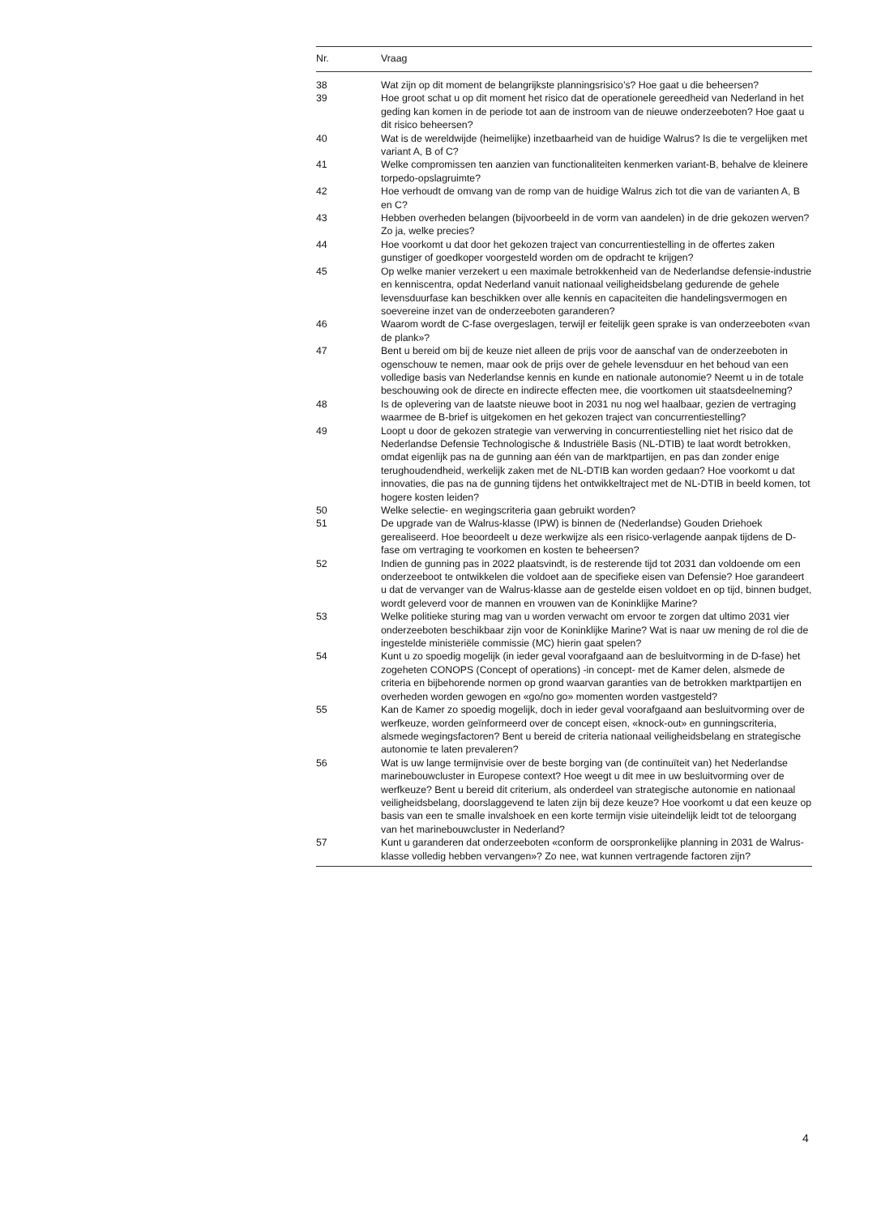| Nr. | Vraag |
| --- | --- |
| 38 | Wat zijn op dit moment de belangrijkste planningsrisico’s? Hoe gaat u die beheersen? |
| 39 | Hoe groot schat u op dit moment het risico dat de operationele gereedheid van Nederland in het geding kan komen in de periode tot aan de instroom van de nieuwe onderzeeboten? Hoe gaat u dit risico beheersen? |
| 40 | Wat is de wereldwijde (heimelijke) inzetbaarheid van de huidige Walrus? Is die te vergelijken met variant A, B of C? |
| 41 | Welke compromissen ten aanzien van functionaliteiten kenmerken variant-B, behalve de kleinere torpedo-opslagruimte? |
| 42 | Hoe verhoudt de omvang van de romp van de huidige Walrus zich tot die van de varianten A, B en C? |
| 43 | Hebben overheden belangen (bijvoorbeeld in de vorm van aandelen) in de drie gekozen werven? Zo ja, welke precies? |
| 44 | Hoe voorkomt u dat door het gekozen traject van concurrentiestelling in de offertes zaken gunstiger of goedkoper voorgesteld worden om de opdracht te krijgen? |
| 45 | Op welke manier verzekert u een maximale betrokkenheid van de Nederlandse defensie-industrie en kenniscentra, opdat Nederland vanuit nationaal veiligheidsbelang gedurende de gehele levensduurfase kan beschikken over alle kennis en capaciteiten die handelingsvermogen en soevereine inzet van de onderzeeboten garanderen? |
| 46 | Waarom wordt de C-fase overgeslagen, terwijl er feitelijk geen sprake is van onderzeeboten «van de plank»? |
| 47 | Bent u bereid om bij de keuze niet alleen de prijs voor de aanschaf van de onderzeeboten in ogenschouw te nemen, maar ook de prijs over de gehele levensduur en het behoud van een volledige basis van Nederlandse kennis en kunde en nationale autonomie? Neemt u in de totale beschouwing ook de directe en indirecte effecten mee, die voortkomen uit staatsdeelneming? |
| 48 | Is de oplevering van de laatste nieuwe boot in 2031 nu nog wel haalbaar, gezien de vertraging waarmee de B-brief is uitgekomen en het gekozen traject van concurrentiestelling? |
| 49 | Loopt u door de gekozen strategie van verwerving in concurrentiestelling niet het risico dat de Nederlandse Defensie Technologische & Industriële Basis (NL-DTIB) te laat wordt betrokken, omdat eigenlijk pas na de gunning aan één van de marktpartijen, en pas dan zonder enige terughoudendheid, werkelijk zaken met de NL-DTIB kan worden gedaan? Hoe voorkomt u dat innovaties, die pas na de gunning tijdens het ontwikkeltraject met de NL-DTIB in beeld komen, tot hogere kosten leiden? |
| 50 | Welke selectie- en wegingscriteria gaan gebruikt worden? |
| 51 | De upgrade van de Walrus-klasse (IPW) is binnen de (Nederlandse) Gouden Driehoek gerealiseerd. Hoe beoordeelt u deze werkwijze als een risico-verlagende aanpak tijdens de D-fase om vertraging te voorkomen en kosten te beheersen? |
| 52 | Indien de gunning pas in 2022 plaatsvindt, is de resterende tijd tot 2031 dan voldoende om een onderzeeboot te ontwikkelen die voldoet aan de specifieke eisen van Defensie? Hoe garandeert u dat de vervanger van de Walrus-klasse aan de gestelde eisen voldoet en op tijd, binnen budget, wordt geleverd voor de mannen en vrouwen van de Koninklijke Marine? |
| 53 | Welke politieke sturing mag van u worden verwacht om ervoor te zorgen dat ultimo 2031 vier onderzeeboten beschikbaar zijn voor de Koninklijke Marine? Wat is naar uw mening de rol die de ingestelde ministeriële commissie (MC) hierin gaat spelen? |
| 54 | Kunt u zo spoedig mogelijk (in ieder geval voorafgaand aan de besluitvorming in de D-fase) het zogeheten CONOPS (Concept of operations) -in concept- met de Kamer delen, alsmede de criteria en bijbehorende normen op grond waarvan garanties van de betrokken marktpartijen en overheden worden gewogen en «go/no go» momenten worden vastgesteld? |
| 55 | Kan de Kamer zo spoedig mogelijk, doch in ieder geval voorafgaand aan besluitvorming over de werfkeuze, worden geïnformeerd over de concept eisen, «knock-out» en gunningscriteria, alsmede wegingsfactoren? Bent u bereid de criteria nationaal veiligheidsbelang en strategische autonomie te laten prevaleren? |
| 56 | Wat is uw lange termijnvisie over de beste borging van (de continuïteit van) het Nederlandse marinebouwcluster in Europese context? Hoe weegt u dit mee in uw besluitvorming over de werfkeuze? Bent u bereid dit criterium, als onderdeel van strategische autonomie en nationaal veiligheidsbelang, doorslaggevend te laten zijn bij deze keuze? Hoe voorkomt u dat een keuze op basis van een te smalle invalshoek en een korte termijn visie uiteindelijk leidt tot de teloorgang van het marinebouwcluster in Nederland? |
| 57 | Kunt u garanderen dat onderzeeboten «conform de oorspronkelijke planning in 2031 de Walrus-klasse volledig hebben vervangen»? Zo nee, wat kunnen vertragende factoren zijn? |
4